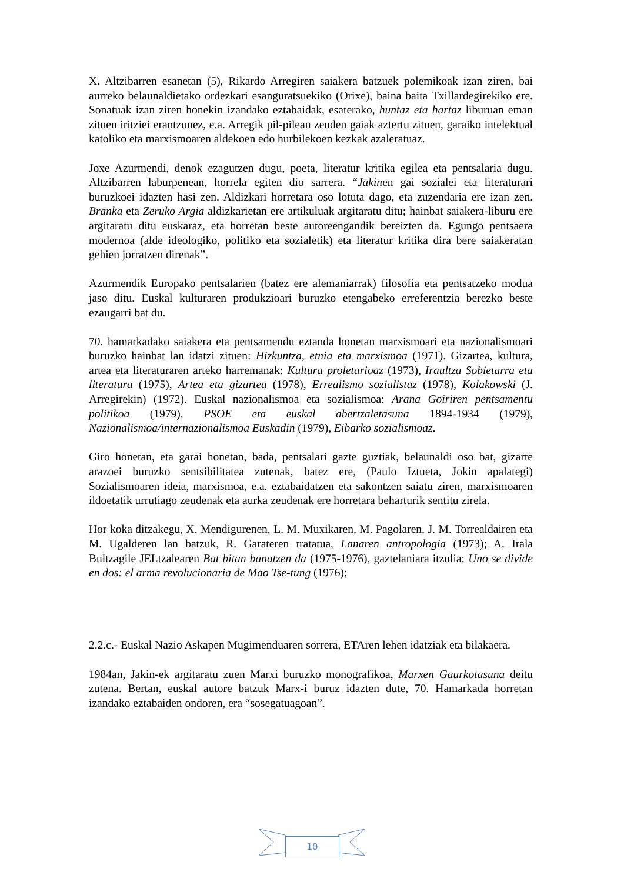X. Altzibarren esanetan (5), Rikardo Arregiren saiakera batzuek polemikoak izan ziren, bai aurreko belaunaldietako ordezkari esanguratsuekiko (Orixe), baina baita Txillardegirekiko ere. Sonatuak izan ziren honekin izandako eztabaidak, esaterako, huntaz eta hartaz liburuan eman zituen iritziei erantzunez, e.a. Arregik pil-pilean zeuden gaiak aztertu zituen, garaiko intelektual katoliko eta marxismoaren aldekoen edo hurbilekoen kezkak azaleratuaz.
Joxe Azurmendi, denok ezagutzen dugu, poeta, literatur kritika egilea eta pentsalaria dugu. Altzibarren laburpenean, horrela egiten dio sarrera. “Jakinen gai sozialei eta literaturari buruzkoei idazten hasi zen. Aldizkari horretara oso lotuta dago, eta zuzendaria ere izan zen. Branka eta Zeruko Argia aldizkarietan ere artikuluak argitaratu ditu; hainbat saiakera-liburu ere argitaratu ditu euskaraz, eta horretan beste autoreengandik bereizten da. Egungo pentsaera modernoa (alde ideologiko, politiko eta sozialetik) eta literatur kritika dira bere saiakeratan gehien jorratzen direnak”.
Azurmendik Europako pentsalarien (batez ere alemaniarrak) filosofia eta pentsatzeko modua jaso ditu. Euskal kulturaren produkzioari buruzko etengabeko erreferentzia berezko beste ezaugarri bat du.
70. hamarkadako saiakera eta pentsamendu eztanda honetan marxismoari eta nazionalismoari buruzko hainbat lan idatzi zituen: Hizkuntza, etnia eta marxismoa (1971). Gizartea, kultura, artea eta literaturaren arteko harremanak: Kultura proletarioaz (1973), Iraultza Sobietarra eta literatura (1975), Artea eta gizartea (1978), Errealismo sozialistaz (1978), Kolakowski (J. Arregirekin) (1972). Euskal nazionalismoa eta sozialismoa: Arana Goiriren pentsamentu politikoa (1979), PSOE eta euskal abertzaletasuna 1894-1934 (1979), Nazionalismoa/internazionalismoa Euskadin (1979), Eibarko sozialismoaz.
Giro honetan, eta garai honetan, bada, pentsalari gazte guztiak, belaunaldi oso bat, gizarte arazoei buruzko sentsibilitatea zutenak, batez ere, (Paulo Iztueta, Jokin apalategi) Sozialismoaren ideia, marxismoa, e.a. eztabaidatzen eta sakontzen saiatu ziren, marxismoaren ildoetatik urrutiago zeudenak eta aurka zeudenak ere horretara beharturik sentitu zirela.
Hor koka ditzakegu, X. Mendigurenen, L. M. Muxikaren, M. Pagolaren, J. M. Torrealdairen eta M. Ugalderen lan batzuk, R. Garateren tratatua, Lanaren antropologia (1973); A. Irala Bultzagile JELtzalearen Bat bitan banatzen da (1975-1976), gaztelaniara itzulia: Uno se divide en dos: el arma revolucionaria de Mao Tse-tung (1976);
2.2.c.- Euskal Nazio Askapen Mugimenduaren sorrera, ETAren lehen idatziak eta bilakaera.
1984an, Jakin-ek argitaratu zuen Marxi buruzko monografikoa, Marxen Gaurkotasuna deitu zutena. Bertan, euskal autore batzuk Marx-i buruz idazten dute, 70. Hamarkada horretan izandako eztabaiden ondoren, era “sosegatuagoan”.
10